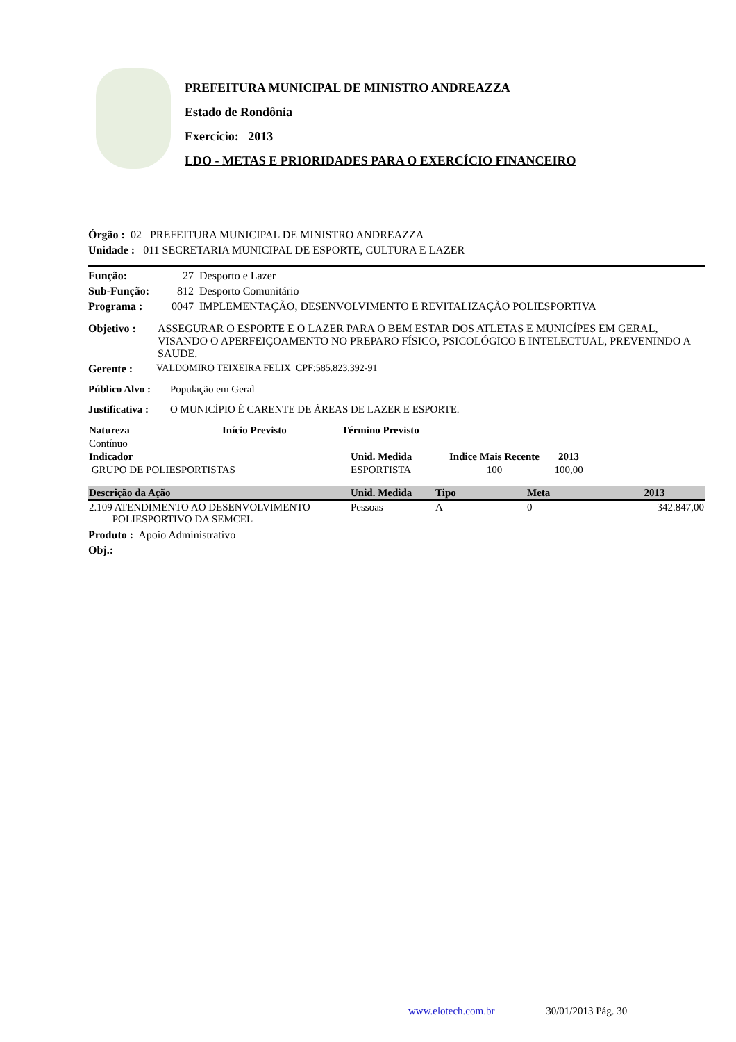PREFEITURA MUNICIPAL DE MINISTRO ANDREAZZA
Estado de Rondônia
Exercício: 2013
LDO - METAS E PRIORIDADES PARA O EXERCÍCIO FINANCEIRO
Órgão : 02 PREFEITURA MUNICIPAL DE MINISTRO ANDREAZZA
Unidade : 011 SECRETARIA MUNICIPAL DE ESPORTE, CULTURA E LAZER
Função: 27 Desporto e Lazer
Sub-Função: 812 Desporto Comunitário
Programa : 0047 IMPLEMENTAÇÃO, DESENVOLVIMENTO E REVITALIZAÇÃO POLIESPORTIVA
Objetivo : ASSEGURAR O ESPORTE E O LAZER PARA O BEM ESTAR DOS ATLETAS E MUNICÍPES EM GERAL, VISANDO O APERFEIÇOAMENTO NO PREPARO FÍSICO, PSICOLÓGICO E INTELECTUAL, PREVENINDO A SAUDE.
Gerente : VALDOMIRO TEIXEIRA FELIX CPF:585.823.392-91
Público Alvo : População em Geral
Justificativa : O MUNICÍPIO É CARENTE DE ÁREAS DE LAZER E ESPORTE.
| Natureza | Início Previsto | Término Previsto |
| --- | --- | --- |
| Contínuo | | |
| Indicador | Unid. Medida | Indice Mais Recente | 2013 | |
| --- | --- | --- | --- | --- |
| GRUPO DE POLIESPORTISTAS | ESPORTISTA | 100 | 100,00 | |
| Descrição da Ação | Unid. Medida | Tipo | Meta | 2013 |
| --- | --- | --- | --- | --- |
| 2.109 ATENDIMENTO AO DESENVOLVIMENTO POLIESPORTIVO DA SEMCEL | Pessoas | A | 0 | 342.847,00 |
Produto : Apoio Administrativo
Obj.:
www.elotech.com.br 30/01/2013 Pág. 30